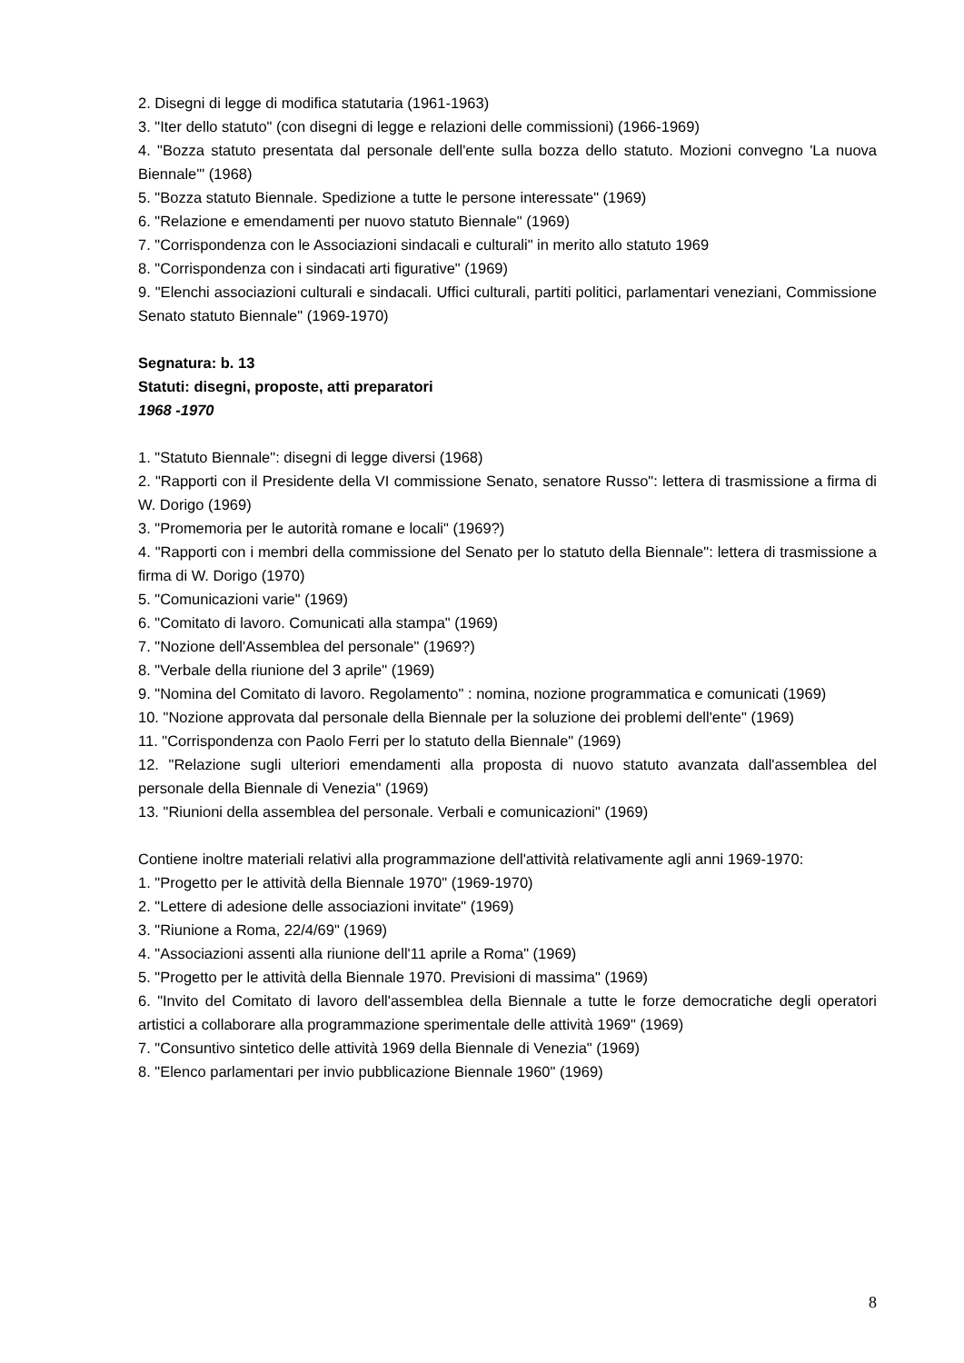2. Disegni di legge di modifica statutaria (1961-1963)
3. "Iter dello statuto" (con disegni di legge e relazioni delle commissioni) (1966-1969)
4. "Bozza statuto presentata dal personale dell'ente sulla bozza dello statuto. Mozioni convegno 'La nuova Biennale'" (1968)
5. "Bozza statuto Biennale. Spedizione a tutte le persone interessate" (1969)
6. "Relazione e emendamenti per nuovo statuto Biennale" (1969)
7. "Corrispondenza con le Associazioni sindacali e culturali" in merito allo statuto 1969
8. "Corrispondenza con i sindacati arti figurative" (1969)
9. "Elenchi associazioni culturali e sindacali. Uffici culturali, partiti politici, parlamentari veneziani, Commissione Senato statuto Biennale" (1969-1970)
Segnatura: b. 13
Statuti: disegni, proposte, atti preparatori
1968 -1970
1. "Statuto Biennale": disegni di legge diversi (1968)
2. "Rapporti con il Presidente della VI commissione Senato, senatore Russo": lettera di trasmissione a firma di W. Dorigo (1969)
3. "Promemoria per le autorità romane e locali" (1969?)
4. "Rapporti con i membri della commissione del Senato per lo statuto della Biennale": lettera di trasmissione a firma di W. Dorigo (1970)
5. "Comunicazioni varie" (1969)
6. "Comitato di lavoro. Comunicati alla stampa" (1969)
7. "Nozione dell'Assemblea del personale" (1969?)
8. "Verbale della riunione del 3 aprile" (1969)
9. "Nomina del Comitato di lavoro. Regolamento" : nomina, nozione programmatica e comunicati (1969)
10. "Nozione approvata dal personale della Biennale per la soluzione dei problemi dell'ente" (1969)
11. "Corrispondenza con Paolo Ferri per lo statuto della Biennale" (1969)
12. "Relazione sugli ulteriori emendamenti alla proposta di nuovo statuto avanzata dall'assemblea del personale della Biennale di Venezia" (1969)
13. "Riunioni della assemblea del personale. Verbali e comunicazioni" (1969)
Contiene inoltre materiali relativi alla programmazione dell'attività relativamente agli anni 1969-1970:
1. "Progetto per le attività della Biennale 1970" (1969-1970)
2. "Lettere di adesione delle associazioni invitate" (1969)
3. "Riunione a Roma, 22/4/69" (1969)
4. "Associazioni assenti alla riunione dell'11 aprile a Roma" (1969)
5. "Progetto per le attività della Biennale 1970. Previsioni di massima" (1969)
6. "Invito del Comitato di lavoro dell'assemblea della Biennale a tutte le forze democratiche degli operatori artistici a collaborare alla programmazione sperimentale delle attività 1969" (1969)
7. "Consuntivo sintetico delle attività 1969 della Biennale di Venezia" (1969)
8. "Elenco parlamentari per invio pubblicazione Biennale 1960" (1969)
8